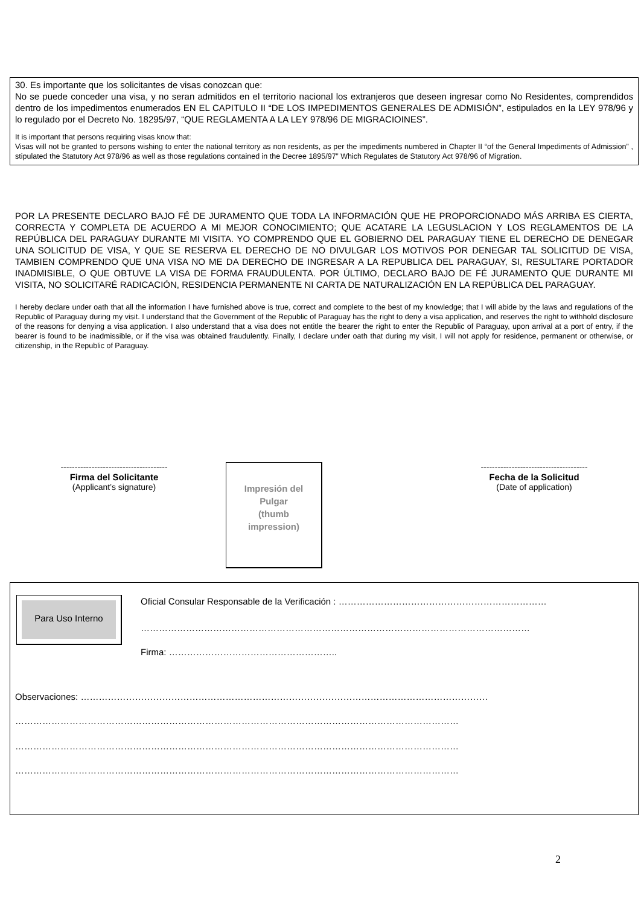30. Es importante que los solicitantes de visas conozcan que:
No se puede conceder una visa, y no seran admitidos en el territorio nacional los extranjeros que deseen ingresar como No Residentes, comprendidos dentro de los impedimentos enumerados EN EL CAPITULO II “DE LOS IMPEDIMENTOS GENERALES DE ADMISIÓN”, estipulados en la LEY 978/96 y lo regulado por el Decreto No. 18295/97, “QUE REGLAMENTA A LA LEY 978/96 DE MIGRACIOINES”.
It is important that persons requiring visas know that:
Visas will not be granted to persons wishing to enter the national territory as non residents, as per the impediments numbered in Chapter II “of the General Impediments of Admission” , stipulated the Statutory Act 978/96 as well as those regulations contained in the Decree 1895/97” Which Regulates de Statutory Act 978/96 of Migration.
POR LA PRESENTE DECLARO BAJO FÉ DE JURAMENTO QUE TODA LA INFORMACIÓN QUE HE PROPORCIONADO MÁS ARRIBA ES CIERTA, CORRECTA Y COMPLETA DE ACUERDO A MI MEJOR CONOCIMIENTO; QUE ACATARE LA LEGUSLACION Y LOS REGLAMENTOS DE LA REPÚBLICA DEL PARAGUAY DURANTE MI VISITA. YO COMPRENDO QUE EL GOBIERNO DEL PARAGUAY TIENE EL DERECHO DE DENEGAR UNA SOLICITUD DE VISA, Y QUE SE RESERVA EL DERECHO DE NO DIVULGAR LOS MOTIVOS POR DENEGAR TAL SOLICITUD DE VISA, TAMBIEN COMPRENDO QUE UNA VISA NO ME DA DERECHO DE INGRESAR A LA REPUBLICA DEL PARAGUAY, SI, RESULTARE PORTADOR INADMISIBLE, O QUE OBTUVE LA VISA DE FORMA FRAUDULENTA. POR ÚLTIMO, DECLARO BAJO DE FÉ JURAMENTO QUE DURANTE MI VISITA, NO SOLICITARÉ RADICACIÓN, RESIDENCIA PERMANENTE NI CARTA DE NATURALIZACIÓN EN LA REPÚBLICA DEL PARAGUAY.
I hereby declare under oath that all the information I have furnished above is true, correct and complete to the best of my knowledge; that I will abide by the laws and regulations of the Republic of Paraguay during my visit. I understand that the Government of the Republic of Paraguay has the right to deny a visa application, and reserves the right to withhold disclosure of the reasons for denying a visa application. I also understand that a visa does not entitle the bearer the right to enter the Republic of Paraguay, upon arrival at a port of entry, if the bearer is found to be inadmissible, or if the visa was obtained fraudulently. Finally, I declare under oath that during my visit, I will not apply for residence, permanent or otherwise, or citizenship, in the Republic of Paraguay.
--------------------------------------
Firma del Solicitante
(Applicant’s signature)
Impresión del
Pulgar
(thumb
impression)
--------------------------------------
Fecha de la Solicitud
(Date of application)
Para Uso Interno Oficial Consular Responsable de la Verificación : ……………………………………………………………
…………………………………………………………………………………………………………………
Firma: ………………………………………………..
Observaciones: ………………………………………………………………………………………………………………………
…………………………………………………………………………………………………………………………………
…………………………………………………………………………………………………………………………………
…………………………………………………………………………………………………………………………………
2